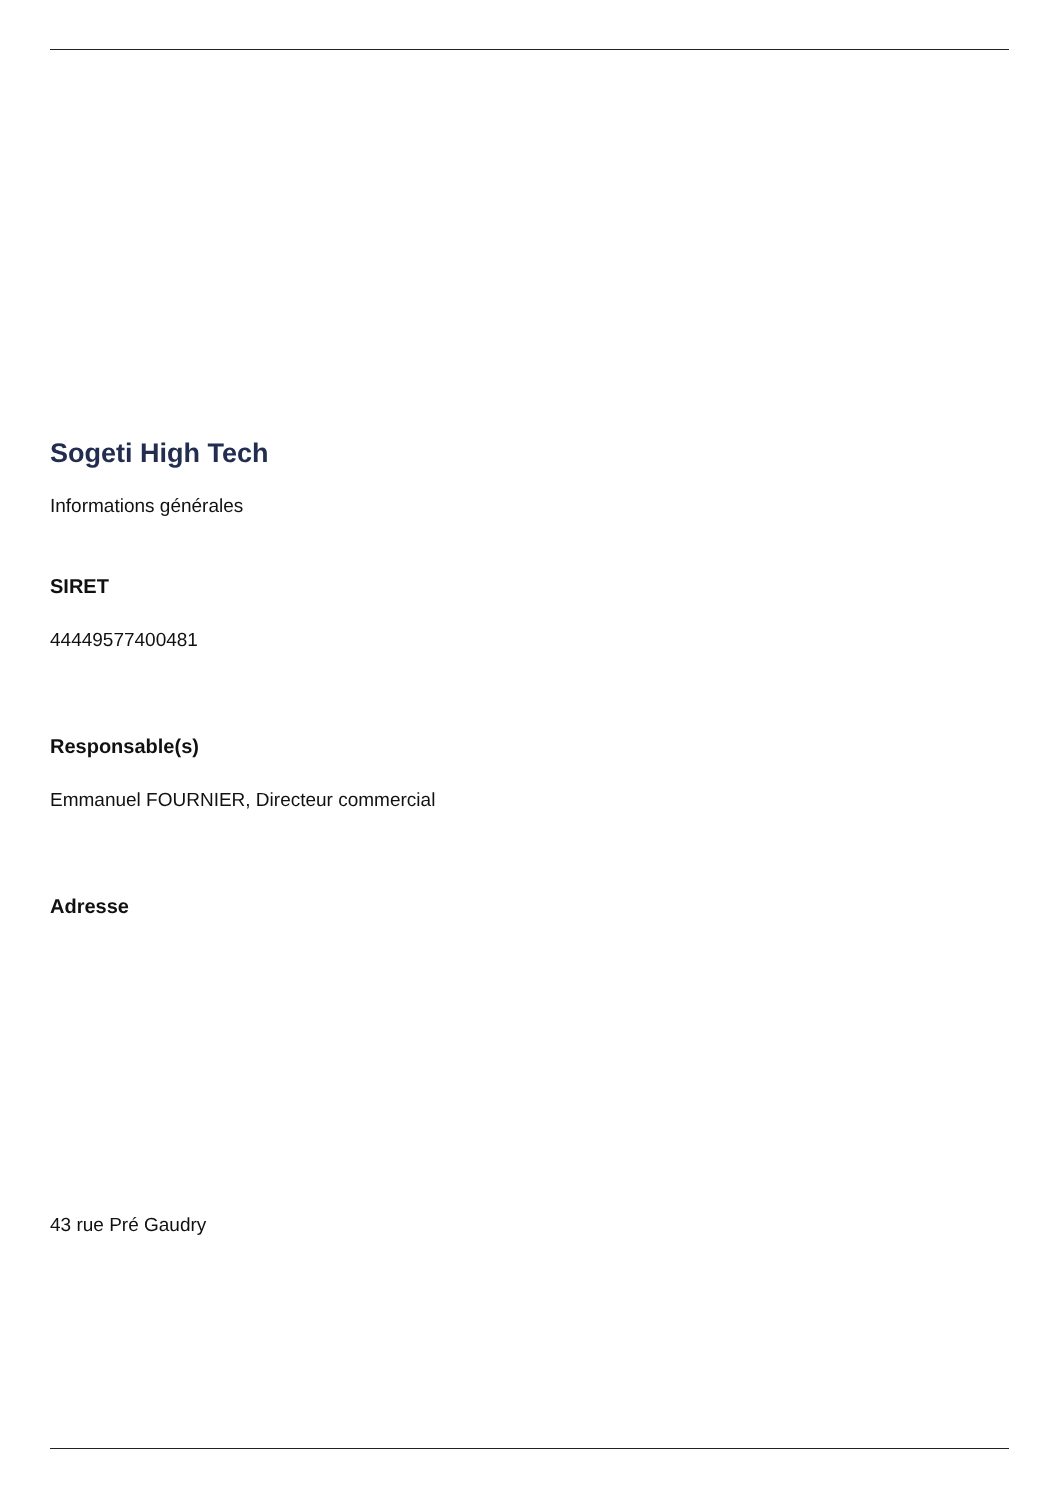Sogeti High Tech
Informations générales
SIRET
44449577400481
Responsable(s)
Emmanuel FOURNIER, Directeur commercial
Adresse
43 rue Pré Gaudry